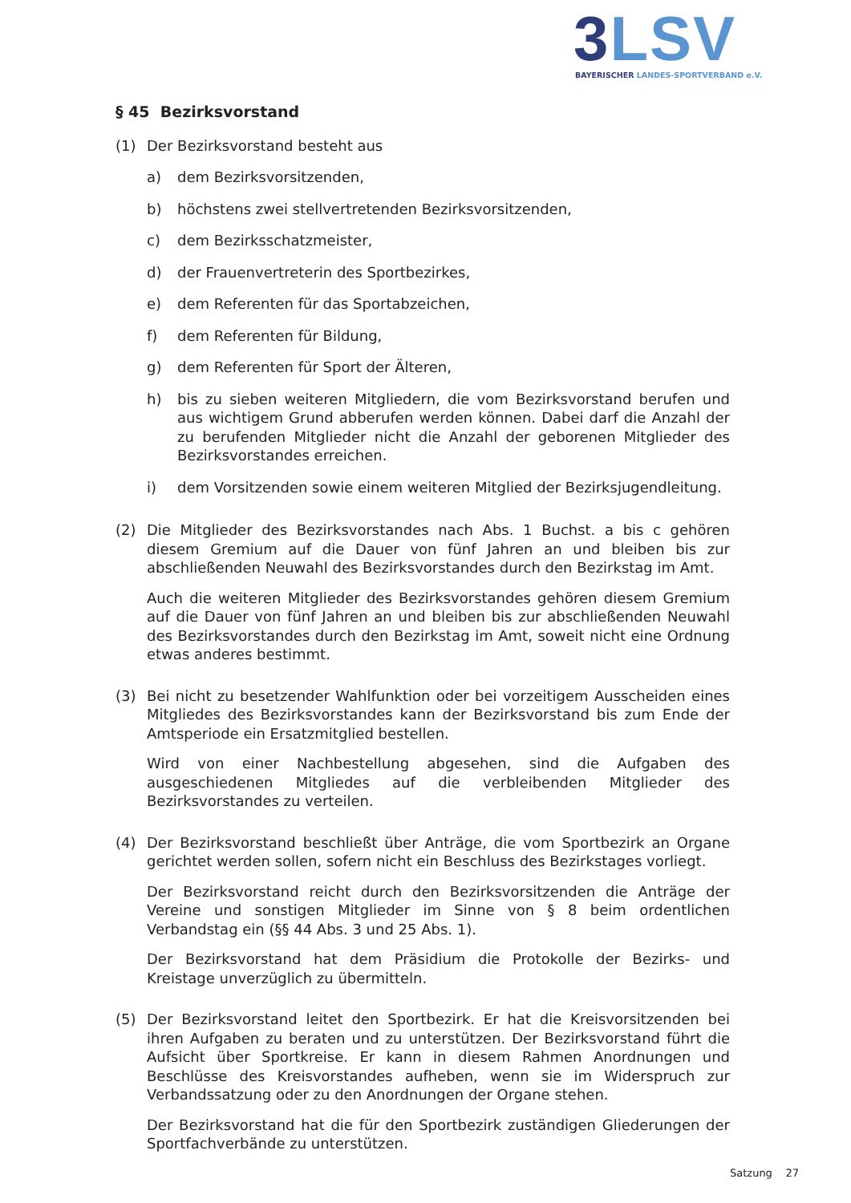3 LSV
BAYERISCHER LANDES-SPORTVERBAND e.V.
§ 45 Bezirksvorstand
(1) Der Bezirksvorstand besteht aus
a) dem Bezirksvorsitzenden,
b) höchstens zwei stellvertretenden Bezirksvorsitzenden,
c) dem Bezirksschatzmeister,
d) der Frauenvertreterin des Sportbezirkes,
e) dem Referenten für das Sportabzeichen,
f) dem Referenten für Bildung,
g) dem Referenten für Sport der Älteren,
h) bis zu sieben weiteren Mitgliedern, die vom Bezirksvorstand berufen und aus wichtigem Grund abberufen werden können. Dabei darf die Anzahl der zu berufenden Mitglieder nicht die Anzahl der geborenen Mitglieder des Bezirksvorstandes erreichen.
i) dem Vorsitzenden sowie einem weiteren Mitglied der Bezirksjugendleitung.
(2) Die Mitglieder des Bezirksvorstandes nach Abs. 1 Buchst. a bis c gehören diesem Gremium auf die Dauer von fünf Jahren an und bleiben bis zur abschließenden Neuwahl des Bezirksvorstandes durch den Bezirkstag im Amt.
Auch die weiteren Mitglieder des Bezirksvorstandes gehören diesem Gremium auf die Dauer von fünf Jahren an und bleiben bis zur abschließenden Neuwahl des Bezirksvorstandes durch den Bezirkstag im Amt, soweit nicht eine Ordnung etwas anderes bestimmt.
(3) Bei nicht zu besetzender Wahlfunktion oder bei vorzeitigem Ausscheiden eines Mitgliedes des Bezirksvorstandes kann der Bezirksvorstand bis zum Ende der Amtsperiode ein Ersatzmitglied bestellen.
Wird von einer Nachbestellung abgesehen, sind die Aufgaben des ausgeschiedenen Mitgliedes auf die verbleibenden Mitglieder des Bezirksvorstandes zu verteilen.
(4) Der Bezirksvorstand beschließt über Anträge, die vom Sportbezirk an Organe gerichtet werden sollen, sofern nicht ein Beschluss des Bezirkstages vorliegt.
Der Bezirksvorstand reicht durch den Bezirksvorsitzenden die Anträge der Vereine und sonstigen Mitglieder im Sinne von § 8 beim ordentlichen Verbandstag ein (§§ 44 Abs. 3 und 25 Abs. 1).
Der Bezirksvorstand hat dem Präsidium die Protokolle der Bezirks- und Kreistage unverzüglich zu übermitteln.
(5) Der Bezirksvorstand leitet den Sportbezirk. Er hat die Kreisvorsitzenden bei ihren Aufgaben zu beraten und zu unterstützen. Der Bezirksvorstand führt die Aufsicht über Sportkreise. Er kann in diesem Rahmen Anordnungen und Beschlüsse des Kreisvorstandes aufheben, wenn sie im Widerspruch zur Verbandssatzung oder zu den Anordnungen der Organe stehen.
Der Bezirksvorstand hat die für den Sportbezirk zuständigen Gliederungen der Sportfachverbände zu unterstützen.
Satzung 27